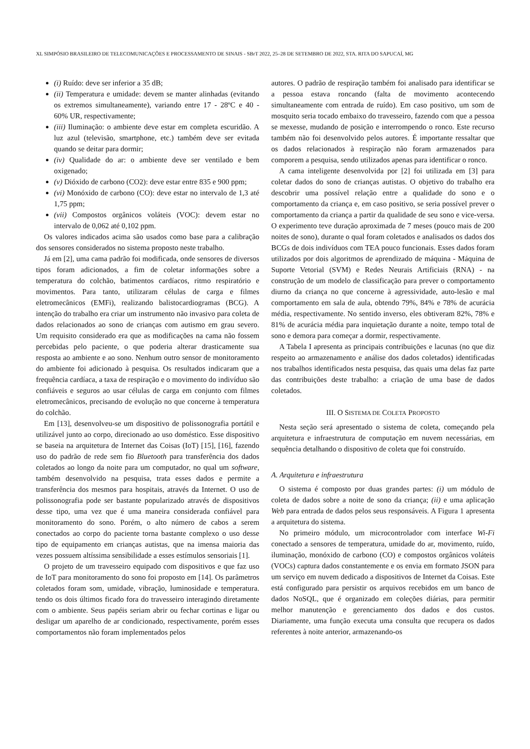XL SIMPÓSIO BRASILEIRO DE TELECOMUNICAÇÕES E PROCESSAMENTO DE SINAIS - SBrT 2022, 25–28 DE SETEMBRO DE 2022, STA. RITA DO SAPUCAÍ, MG
(i) Ruído: deve ser inferior a 35 dB;
(ii) Temperatura e umidade: devem se manter alinhadas (evitando os extremos simultaneamente), variando entre 17 - 28ºC e 40 - 60% UR, respectivamente;
(iii) Iluminação: o ambiente deve estar em completa escuridão. A luz azul (televisão, smartphone, etc.) também deve ser evitada quando se deitar para dormir;
(iv) Qualidade do ar: o ambiente deve ser ventilado e bem oxigenado;
(v) Dióxido de carbono (CO2): deve estar entre 835 e 900 ppm;
(vi) Monóxido de carbono (CO): deve estar no intervalo de 1,3 até 1,75 ppm;
(vii) Compostos orgânicos voláteis (VOC): devem estar no intervalo de 0,062 até 0,102 ppm.
Os valores indicados acima são usados como base para a calibração dos sensores considerados no sistema proposto neste trabalho.
Já em [2], uma cama padrão foi modificada, onde sensores de diversos tipos foram adicionados, a fim de coletar informações sobre a temperatura do colchão, batimentos cardíacos, ritmo respiratório e movimentos. Para tanto, utilizaram células de carga e filmes eletromecânicos (EMFi), realizando balistocardiogramas (BCG). A intenção do trabalho era criar um instrumento não invasivo para coleta de dados relacionados ao sono de crianças com autismo em grau severo. Um requisito considerado era que as modificações na cama não fossem percebidas pelo paciente, o que poderia alterar drasticamente sua resposta ao ambiente e ao sono. Nenhum outro sensor de monitoramento do ambiente foi adicionado à pesquisa. Os resultados indicaram que a frequência cardíaca, a taxa de respiração e o movimento do indivíduo são confiáveis e seguros ao usar células de carga em conjunto com filmes eletromecânicos, precisando de evolução no que concerne à temperatura do colchão.
Em [13], desenvolveu-se um dispositivo de polissonografia portátil e utilizável junto ao corpo, direcionado ao uso doméstico. Esse dispositivo se baseia na arquitetura de Internet das Coisas (IoT) [15], [16], fazendo uso do padrão de rede sem fio Bluetooth para transferência dos dados coletados ao longo da noite para um computador, no qual um software, também desenvolvido na pesquisa, trata esses dados e permite a transferência dos mesmos para hospitais, através da Internet. O uso de polissonografia pode ser bastante popularizado através de dispositivos desse tipo, uma vez que é uma maneira considerada confiável para monitoramento do sono. Porém, o alto número de cabos a serem conectados ao corpo do paciente torna bastante complexo o uso desse tipo de equipamento em crianças autistas, que na imensa maioria das vezes possuem altíssima sensibilidade a esses estímulos sensoriais [1].
O projeto de um travesseiro equipado com dispositivos e que faz uso de IoT para monitoramento do sono foi proposto em [14]. Os parâmetros coletados foram som, umidade, vibração, luminosidade e temperatura. tendo os dois últimos ficado fora do travesseiro interagindo diretamente com o ambiente. Seus papéis seriam abrir ou fechar cortinas e ligar ou desligar um aparelho de ar condicionado, respectivamente, porém esses comportamentos não foram implementados pelos
autores. O padrão de respiração também foi analisado para identificar se a pessoa estava roncando (falta de movimento acontecendo simultaneamente com entrada de ruído). Em caso positivo, um som de mosquito seria tocado embaixo do travesseiro, fazendo com que a pessoa se mexesse, mudando de posição e interrompendo o ronco. Este recurso também não foi desenvolvido pelos autores. É importante ressaltar que os dados relacionados à respiração não foram armazenados para comporem a pesquisa, sendo utilizados apenas para identificar o ronco.
A cama inteligente desenvolvida por [2] foi utilizada em [3] para coletar dados do sono de crianças autistas. O objetivo do trabalho era descobrir uma possível relação entre a qualidade do sono e o comportamento da criança e, em caso positivo, se seria possível prever o comportamento da criança a partir da qualidade de seu sono e vice-versa. O experimento teve duração aproximada de 7 meses (pouco mais de 200 noites de sono), durante o qual foram coletados e analisados os dados dos BCGs de dois indivíduos com TEA pouco funcionais. Esses dados foram utilizados por dois algoritmos de aprendizado de máquina - Máquina de Suporte Vetorial (SVM) e Redes Neurais Artificiais (RNA) - na construção de um modelo de classificação para prever o comportamento diurno da criança no que concerne à agressividade, auto-lesão e mal comportamento em sala de aula, obtendo 79%, 84% e 78% de acurácia média, respectivamente. No sentido inverso, eles obtiveram 82%, 78% e 81% de acurácia média para inquietação durante a noite, tempo total de sono e demora para começar a dormir, respectivamente.
A Tabela I apresenta as principais contribuições e lacunas (no que diz respeito ao armazenamento e análise dos dados coletados) identificadas nos trabalhos identificados nesta pesquisa, das quais uma delas faz parte das contribuições deste trabalho: a criação de uma base de dados coletados.
III. O SISTEMA DE COLETA PROPOSTO
Nesta seção será apresentado o sistema de coleta, começando pela arquitetura e infraestrutura de computação em nuvem necessárias, em sequência detalhando o dispositivo de coleta que foi construído.
A. Arquitetura e infraestrutura
O sistema é composto por duas grandes partes: (i) um módulo de coleta de dados sobre a noite de sono da criança; (ii) e uma aplicação Web para entrada de dados pelos seus responsáveis. A Figura 1 apresenta a arquitetura do sistema.
No primeiro módulo, um microcontrolador com interface Wi-Fi conectado a sensores de temperatura, umidade do ar, movimento, ruído, iluminação, monóxido de carbono (CO) e compostos orgânicos voláteis (VOCs) captura dados constantemente e os envia em formato JSON para um serviço em nuvem dedicado a dispositivos de Internet da Coisas. Este está configurado para persistir os arquivos recebidos em um banco de dados NoSQL, que é organizado em coleções diárias, para permitir melhor manutenção e gerenciamento dos dados e dos custos. Diariamente, uma função executa uma consulta que recupera os dados referentes à noite anterior, armazenando-os